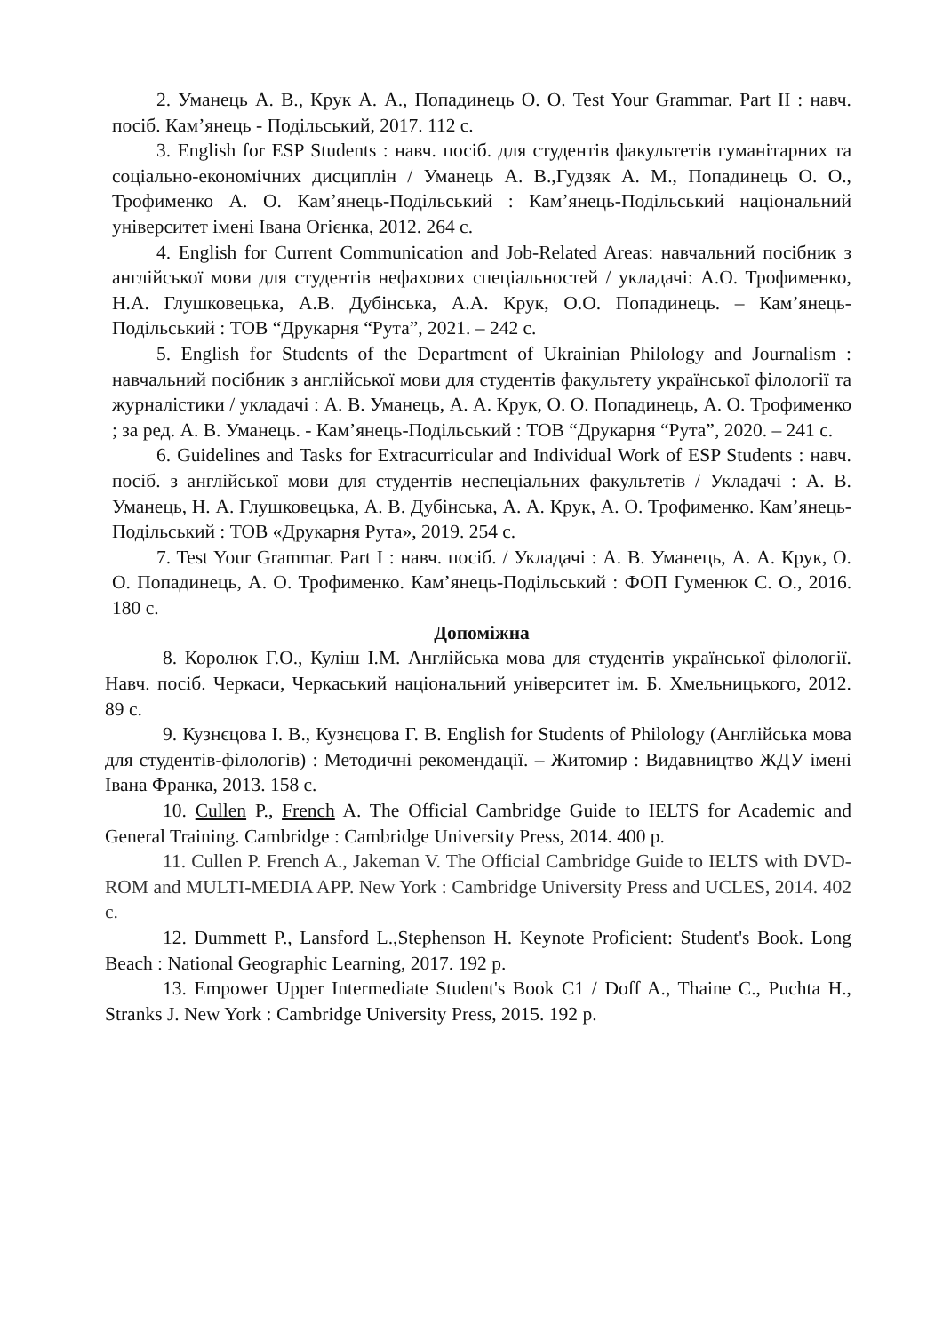2. Уманець А. В., Крук А. А., Попадинець О. О. Test Your Grammar. Part II : навч. посіб. Кам’янець - Подільський, 2017. 112 с.
3. English for ESP Students : навч. посіб. для студентів факультетів гуманітарних та соціально-економічних дисциплін / Уманець А. В.,Гудзяк А. М., Попадинець О. О., Трофименко А. О. Кам’янець-Подільський : Кам’янець-Подільський національний університет імені Івана Огієнка, 2012. 264 с.
4. English for Current Communication and Job-Related Areas: навчальний посібник з англійської мови для студентів нефахових спеціальностей / укладачі: А.О. Трофименко, Н.А. Глушковецька, А.В. Дубінська, А.А. Крук, О.О. Попадинець. – Кам’янець-Подільський : ТОВ “Друкарня “Рута”, 2021. – 242 с.
5. English for Students of the Department of Ukrainian Philology and Journalism : навчальний посібник з англійської мови для студентів факультету української філології та журналістики / укладачі : А. В. Уманець, А. А. Крук, О. О. Попадинець, А. О. Трофименко ; за ред. А. В. Уманець. - Кам’янець-Подільський : ТОВ “Друкарня “Рута”, 2020. – 241 с.
6. Guidelines and Tasks for Extracurricular and Individual Work of ESP Students : навч. посіб. з англійської мови для студентів неспеціальних факультетів / Укладачі : А. В. Уманець, Н. А. Глушковецька, А. В. Дубінська, А. А. Крук, А. О. Трофименко. Кам’янець-Подільський : ТОВ «Друкарня Рута», 2019. 254 с.
7. Test Your Grammar. Part I : навч. посіб. / Укладачі : А. В. Уманець, А. А. Крук, О. О. Попадинець, А. О. Трофименко. Кам’янець-Подільський : ФОП Гуменюк С. О., 2016. 180 с.
Допоміжна
8. Королюк Г.О., Куліш І.М. Англійська мова для студентів української філології. Навч. посіб. Черкаси, Черкаський національний університет ім. Б. Хмельницького, 2012. 89 с.
9. Кузнєцова І. В., Кузнєцова Г. В. English for Students of Philology (Англійська мова для студентів-філологів) : Методичні рекомендації. – Житомир : Видавництво ЖДУ імені Івана Франка, 2013. 158 с.
10. Cullen P., French A. The Official Cambridge Guide to IELTS for Academic and General Training. Cambridge : Cambridge University Press, 2014. 400 p.
11. Cullen P. French A., Jakeman V. The Official Cambridge Guide to IELTS with DVD-ROM and MULTI-MEDIA APP. New York : Cambridge University Press and UCLES, 2014. 402 с.
12. Dummett P., Lansford L.,Stephenson H. Keynote Proficient: Student's Book. Long Beach : National Geographic Learning, 2017. 192 p.
13. Empower Upper Intermediate Student's Book C1 / Doff A., Thaine C., Puchta H., Stranks J. New York : Cambridge University Press, 2015. 192 p.